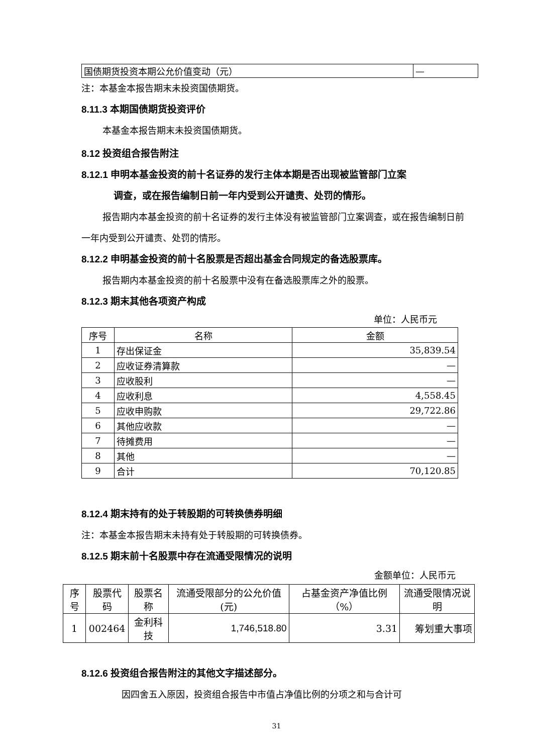| 国债期货投资本期公允价值变动（元） | — |
注：本基金本报告期末未投资国债期货。
8.11.3 本期国债期货投资评价
本基金本报告期末未投资国债期货。
8.12 投资组合报告附注
8.12.1 申明本基金投资的前十名证券的发行主体本期是否出现被监管部门立案
调查，或在报告编制日前一年内受到公开谴责、处罚的情形。
报告期内本基金投资的前十名证券的发行主体没有被监管部门立案调查，或在报告编制日前一年内受到公开谴责、处罚的情形。
8.12.2 申明基金投资的前十名股票是否超出基金合同规定的备选股票库。
报告期内本基金投资的前十名股票中没有在备选股票库之外的股票。
8.12.3 期末其他各项资产构成
单位：人民币元
| 序号 | 名称 | 金额 |
| --- | --- | --- |
| 1 | 存出保证金 | 35,839.54 |
| 2 | 应收证券清算款 | — |
| 3 | 应收股利 | — |
| 4 | 应收利息 | 4,558.45 |
| 5 | 应收申购款 | 29,722.86 |
| 6 | 其他应收款 | — |
| 7 | 待摊费用 | — |
| 8 | 其他 | — |
| 9 | 合计 | 70,120.85 |
8.12.4 期末持有的处于转股期的可转换债券明细
注：本基金本报告期末未持有处于转股期的可转换债券。
8.12.5 期末前十名股票中存在流通受限情况的说明
金额单位：人民币元
| 序号 | 股票代码 | 股票名称 | 流通受限部分的公允价值(元) | 占基金资产净值比例（%） | 流通受限情况说明 |
| --- | --- | --- | --- | --- | --- |
| 1 | 002464 | 金利科技 | 1,746,518.80 | 3.31 | 筹划重大事项 |
8.12.6 投资组合报告附注的其他文字描述部分。
因四舍五入原因，投资组合报告中市值占净值比例的分项之和与合计可
31